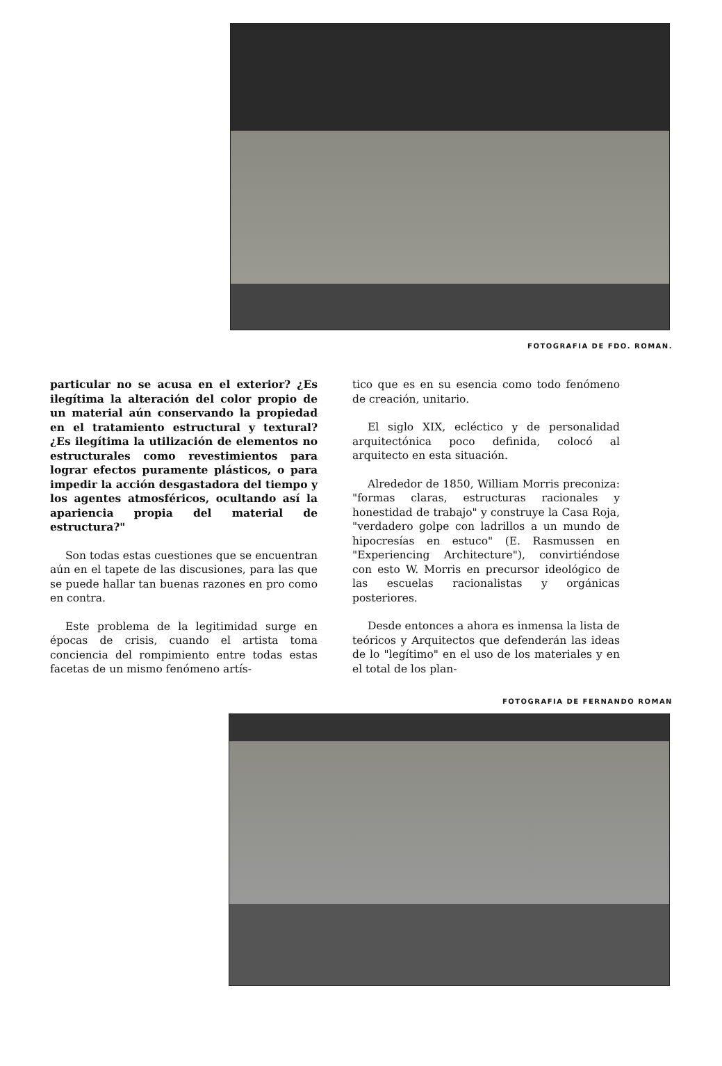FOTOGRAFIA DE FDO. ROMAN.
particular no se acusa en el exterior? ¿Es ilegítima la alteración del color propio de un material aún conservando la propiedad en el tratamiento estructural y textural? ¿Es ilegítima la utilización de elementos no estructurales como revestimientos para lograr efectos puramente plásticos, o para impedir la acción desgastadora del tiempo y los agentes atmosféricos, ocultando así la apariencia propia del material de estructura?"
Son todas estas cuestiones que se encuentran aún en el tapete de las discusiones, para las que se puede hallar tan buenas razones en pro como en contra.
Este problema de la legitimidad surge en épocas de crisis, cuando el artista toma conciencia del rompimiento entre todas estas facetas de un mismo fenómeno artís-
tico que es en su esencia como todo fenómeno de creación, unitario.
El siglo XIX, ecléctico y de personalidad arquitectónica poco definida, colocó al arquitecto en esta situación.
Alrededor de 1850, William Morris preconiza: "formas claras, estructuras racionales y honestidad de trabajo" y construye la Casa Roja, "verdadero golpe con ladrillos a un mundo de hipocresías en estuco" (E. Rasmussen en "Experiencing Architecture"), convirtiéndose con esto W. Morris en precursor ideológico de las escuelas racionalistas y orgánicas posteriores.
Desde entonces a ahora es inmensa la lista de teóricos y Arquitectos que defenderán las ideas de lo "legítimo" en el uso de los materiales y en el total de los plan-
FOTOGRAFIA DE FERNANDO ROMAN